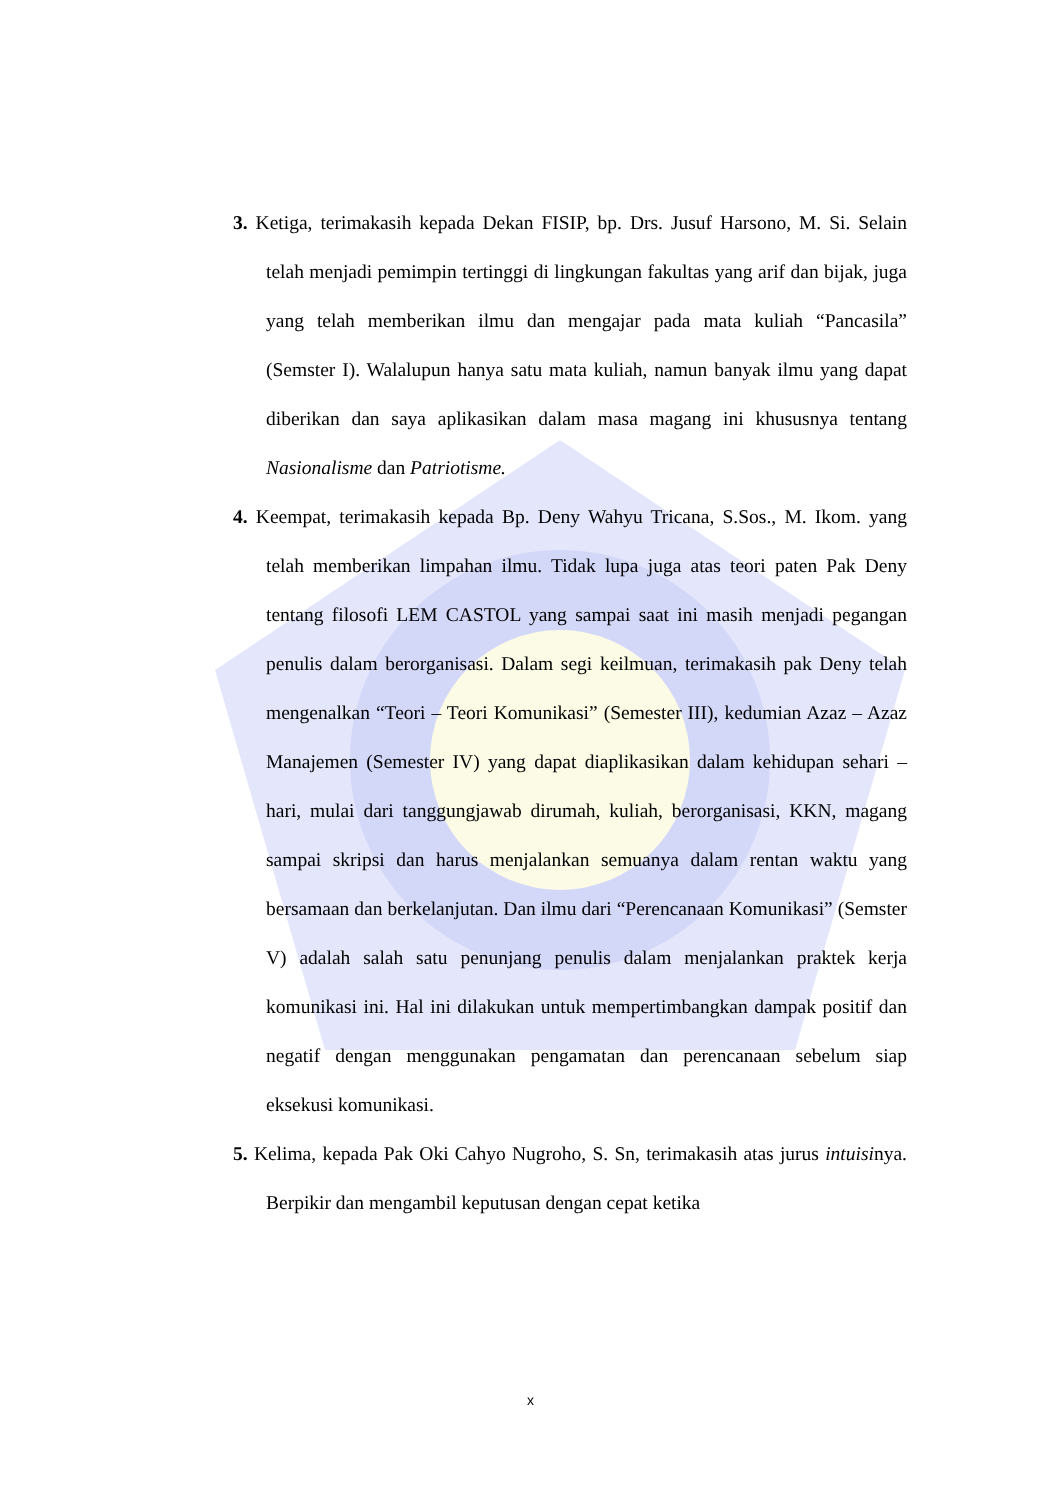3. Ketiga, terimakasih kepada Dekan FISIP, bp. Drs. Jusuf Harsono, M. Si. Selain telah menjadi pemimpin tertinggi di lingkungan fakultas yang arif dan bijak, juga yang telah memberikan ilmu dan mengajar pada mata kuliah “Pancasila” (Semster I). Walalupun hanya satu mata kuliah, namun banyak ilmu yang dapat diberikan dan saya aplikasikan dalam masa magang ini khususnya tentang Nasionalisme dan Patriotisme.
4. Keempat, terimakasih kepada Bp. Deny Wahyu Tricana, S.Sos., M. Ikom. yang telah memberikan limpahan ilmu. Tidak lupa juga atas teori paten Pak Deny tentang filosofi LEM CASTOL yang sampai saat ini masih menjadi pegangan penulis dalam berorganisasi. Dalam segi keilmuan, terimakasih pak Deny telah mengenalkan “Teori – Teori Komunikasi” (Semester III), kedumian Azaz – Azaz Manajemen (Semester IV) yang dapat diaplikasikan dalam kehidupan sehari – hari, mulai dari tanggungjawab dirumah, kuliah, berorganisasi, KKN, magang sampai skripsi dan harus menjalankan semuanya dalam rentan waktu yang bersamaan dan berkelanjutan. Dan ilmu dari “Perencanaan Komunikasi” (Semster V) adalah salah satu penunjang penulis dalam menjalankan praktek kerja komunikasi ini. Hal ini dilakukan untuk mempertimbangkan dampak positif dan negatif dengan menggunakan pengamatan dan perencanaan sebelum siap eksekusi komunikasi.
5. Kelima, kepada Pak Oki Cahyo Nugroho, S. Sn, terimakasih atas jurus intuisinya. Berpikir dan mengambil keputusan dengan cepat ketika
x